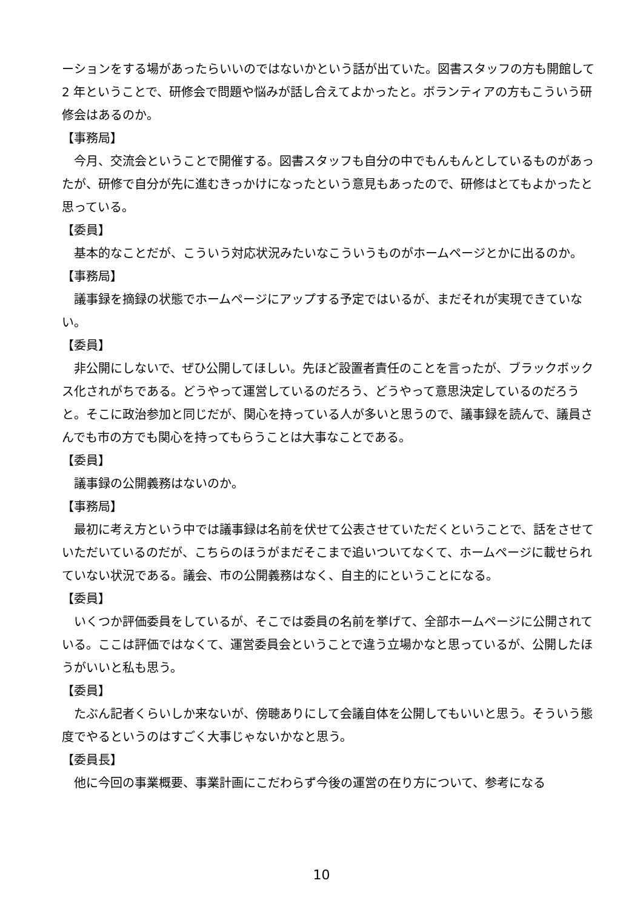ーションをする場があったらいいのではないかという話が出ていた。図書スタッフの方も開館して 2 年ということで、研修会で問題や悩みが話し合えてよかったと。ボランティアの方もこういう研修会はあるのか。
【事務局】
今月、交流会ということで開催する。図書スタッフも自分の中でもんもんとしているものがあったが、研修で自分が先に進むきっかけになったという意見もあったので、研修はとてもよかったと思っている。
【委員】
基本的なことだが、こういう対応状況みたいなこういうものがホームページとかに出るのか。
【事務局】
議事録を摘録の状態でホームページにアップする予定ではいるが、まだそれが実現できていない。
【委員】
非公開にしないで、ぜひ公開してほしい。先ほど設置者責任のことを言ったが、ブラックボックス化されがちである。どうやって運営しているのだろう、どうやって意思決定しているのだろうと。そこに政治参加と同じだが、関心を持っている人が多いと思うので、議事録を読んで、議員さんでも市の方でも関心を持ってもらうことは大事なことである。
【委員】
議事録の公開義務はないのか。
【事務局】
最初に考え方という中では議事録は名前を伏せて公表させていただくということで、話をさせていただいているのだが、こちらのほうがまだそこまで追いついてなくて、ホームページに載せられていない状況である。議会、市の公開義務はなく、自主的にということになる。
【委員】
いくつか評価委員をしているが、そこでは委員の名前を挙げて、全部ホームページに公開されている。ここは評価ではなくて、運営委員会ということで違う立場かなと思っているが、公開したほうがいいと私も思う。
【委員】
たぶん記者くらいしか来ないが、傍聴ありにして会議自体を公開してもいいと思う。そういう態度でやるというのはすごく大事じゃないかなと思う。
【委員長】
他に今回の事業概要、事業計画にこだわらず今後の運営の在り方について、参考になる
10